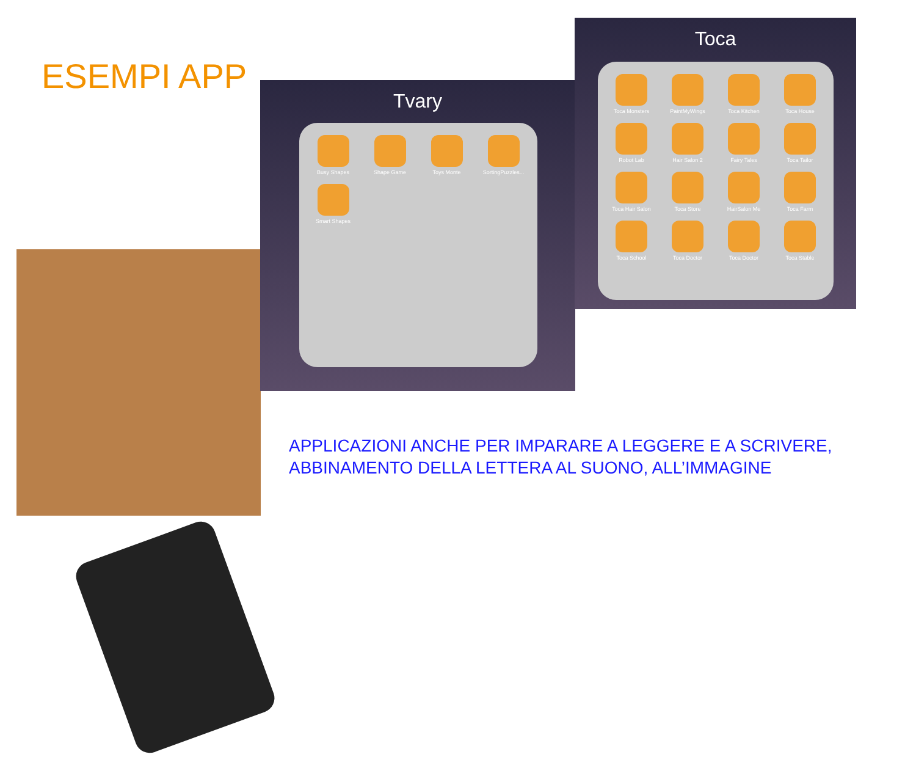ESEMPI APP
Tvary
Busy Shapes
Shape Game
Toys Monte
SortingPuzzles...
Smart Shapes
Toca
Toca Monsters
PaintMyWings
Toca Kitchen
Toca House
Robot Lab
Hair Salon 2
Fairy Tales
Toca Tailor
Toca Hair Salon
Toca Store
HairSalon Me
Toca Farm
Toca School
Toca Doctor
Toca Doctor
Toca Stable
APPLICAZIONI ANCHE PER IMPARARE A LEGGERE E A SCRIVERE,
ABBINAMENTO DELLA LETTERA AL SUONO, ALL’IMMAGINE